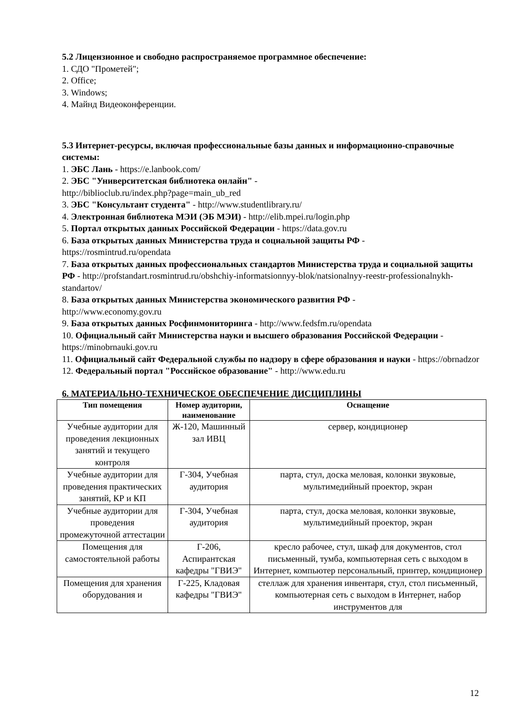5.2 Лицензионное и свободно распространяемое программное обеспечение:
1. СДО "Прометей";
2. Office;
3. Windows;
4. Майнд Видеоконференции.
5.3 Интернет-ресурсы, включая профессиональные базы данных и информационно-справочные системы:
1. ЭБС Лань - https://e.lanbook.com/
2. ЭБС "Университетская библиотека онлайн" -
http://biblioclub.ru/index.php?page=main_ub_red
3. ЭБС "Консультант студента" - http://www.studentlibrary.ru/
4. Электронная библиотека МЭИ (ЭБ МЭИ) - http://elib.mpei.ru/login.php
5. Портал открытых данных Российской Федерации - https://data.gov.ru
6. База открытых данных Министерства труда и социальной защиты РФ -
https://rosmintrud.ru/opendata
7. База открытых данных профессиональных стандартов Министерства труда и социальной защиты РФ - http://profstandart.rosmintrud.ru/obshchiy-informatsionnyy-blok/natsionalnyy-reestr-professionalnykh-standartov/
8. База открытых данных Министерства экономического развития РФ -
http://www.economy.gov.ru
9. База открытых данных Росфинмониторинга - http://www.fedsfm.ru/opendata
10. Официальный сайт Министерства науки и высшего образования Российской Федерации - https://minobrnauki.gov.ru
11. Официальный сайт Федеральной службы по надзору в сфере образования и науки - https://obrnadzor
12. Федеральный портал "Российское образование" - http://www.edu.ru
6. МАТЕРИАЛЬНО-ТЕХНИЧЕСКОЕ ОБЕСПЕЧЕНИЕ ДИСЦИПЛИНЫ
| Тип помещения | Номер аудитории, наименование | Оснащение |
| --- | --- | --- |
| Учебные аудитории для проведения лекционных занятий и текущего контроля | Ж-120, Машинный зал ИВЦ | сервер, кондиционер |
| Учебные аудитории для проведения практических занятий, КР и КП | Г-304, Учебная аудитория | парта, стул, доска меловая, колонки звуковые, мультимедийный проектор, экран |
| Учебные аудитории для проведения промежуточной аттестации | Г-304, Учебная аудитория | парта, стул, доска меловая, колонки звуковые, мультимедийный проектор, экран |
| Помещения для самостоятельной работы | Г-206, Аспирантская кафедры "ГВИЭ" | кресло рабочее, стул, шкаф для документов, стол письменный, тумба, компьютерная сеть с выходом в Интернет, компьютер персональный, принтер, кондиционер |
| Помещения для хранения оборудования и | Г-225, Кладовая кафедры "ГВИЭ" | стеллаж для хранения инвентаря, стул, стол письменный, компьютерная сеть с выходом в Интернет, набор инструментов для |
12